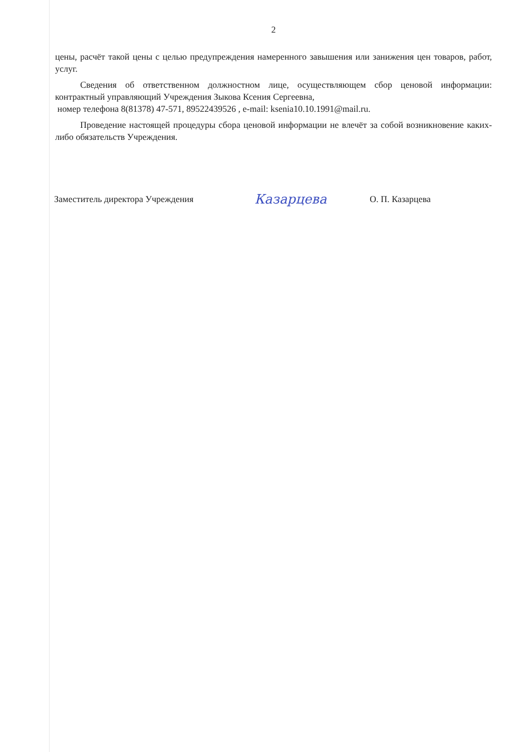2
цены, расчёт такой цены с целью предупреждения намеренного завышения или занижения цен товаров, работ, услуг.
Сведения об ответственном должностном лице, осуществляющем сбор ценовой информации: контрактный управляющий Учреждения Зыкова Ксения Сергеевна,
номер телефона 8(81378) 47-571, 89522439526 , e-mail: ksenia10.10.1991@mail.ru.
Проведение настоящей процедуры сбора ценовой информации не влечёт за собой возникновение каких-либо обязательств Учреждения.
Заместитель директора Учреждения
Казарцева
О. П. Казарцева